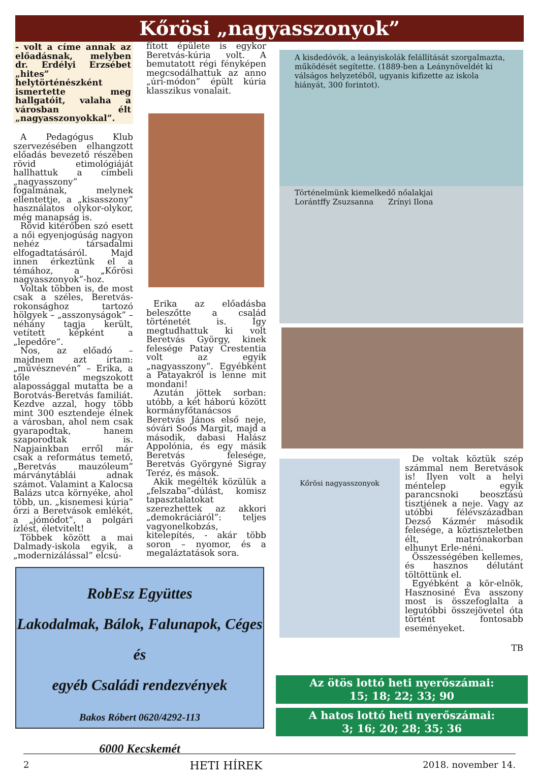Kőrösi „nagyasszonyok”
- volt a címe annak az előadásnak, melyben dr. Erdélyi Erzsébet „hites” helytörténészként ismertette meg hallgatóit, valaha a városban élt „nagyasszonyokkal”.
A Pedagógus Klub szervezésében elhangzott előadás bevezető részében rövid etimológiáját hallhattuk a címbeli „nagyasszony” fogalmának, melynek ellentettje, a „kisasszony” használatos olykor-olykor, még manapság is.
Rövid kitérőben szó esett a női egyenjogúság nagyon nehéz társadalmi elfogadtatásáról. Majd innen érkeztünk el a témához, a „Kőrösi nagyasszonyok”-hoz.
Voltak többen is, de most csak a széles, Beretvás-rokonsághoz tartozó hölgyek – „asszonyságok” – néhány tagja került, vetített képként a „lepedőre”.
Nos, az előadó – majdnem azt írtam: „művésznevén” – Erika, a tőle megszokott alapossággal mutatta be a Borotvás-Beretvás familiát. Kezdve azzal, hogy több mint 300 esztendeje élnek a városban, ahol nem csak gyarapodtak, hanem szaporodtak is. Napjainkban erről már csak a református temető, „Beretvás mauzóleum” márványtáblái adnak számot. Valamint a Kalocsa Balázs utca környéke, ahol több, un. „kisnemesi kúria” őrzi a Beretvások emlékét, a „jómódot”, a polgári ízlést, életvitelt!
Többek között a mai Dalmady-iskola egyik, a „modernizálással” elcsú-
fított épülete is egykor Beretvás-kúria volt. A bemutatott régi fényképen megcsodálhattuk az anno „úri-módon” épült kúria klasszikus vonalait.
Erika az előadásba beleszőtte a család történetét is. Így megtudhattuk ki volt Beretvás György, kinek felesége Patay Crestentia volt az egyik „nagyasszony”. Egyébként a Patayakról is lenne mit mondani!
Azután jöttek sorban: utóbb, a két háború között kormányfőtanácsos Beretvás János első neje, sóvári Soós Margit, majd a második, dabasi Halász Appolónia, és egy másik Beretvás felesége, Beretvás Györgyné Sigray Teréz, és mások.
Akik megélték közülük a „felszaba”-dúlást, komisz tapasztalatokat szerezhettek az akkori „demokráciáról”: teljes vagyonelkobzás, kitelepítés, - akár több soron – nyomor, és a megaláztatások sora.
A kisdedóvók, a leányiskolák felállítását szorgalmazta, működését segítette. (1889-ben a Leánynöveldét ki válságos helyzetéből, ugyanis kifizette az iskola hiányát, 300 forintot).
Történelmünk kiemelkedő nőalakjai
Lorántffy Zsuzsanna Zrínyi Ilona
Kőrösi nagyasszonyok
De voltak köztük szép számmal nem Beretvások is! Ilyen volt a helyi méntelep egyik parancsnoki beosztású tisztjének a neje. Vagy az utóbbi félévszázadban Dezső Kázmér második felesége, a köztiszteletben élt, matrónakorban elhunyt Erle-néni.
Összességében kellemes, és hasznos délutánt töltöttünk el.
Egyébként a kör-elnök, Hasznosiné Éva asszony most is összefoglalta a legutóbbi összejövetel óta történt fontosabb eseményeket.
TB
RobEsz Együttes
Lakodalmak, Bálok, Falunapok, Céges és
egyéb Családi rendezvények
Bakos Róbert 0620/4292-113
6000 Kecskemét
Az ötös lottó heti nyerőszámai:
15; 18; 22; 33; 90
A hatos lottó heti nyerőszámai:
3; 16; 20; 28; 35; 36
2 HETI HÍREK 2018. november 14.